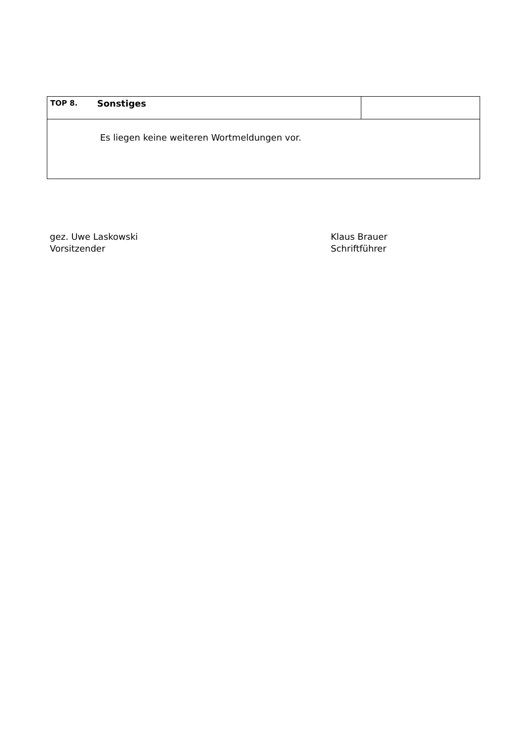| TOP 8. | Sonstiges | |
| Es liegen keine weiteren Wortmeldungen vor. | | |
gez. Uwe Laskowski
Vorsitzender
Klaus Brauer
Schriftführer